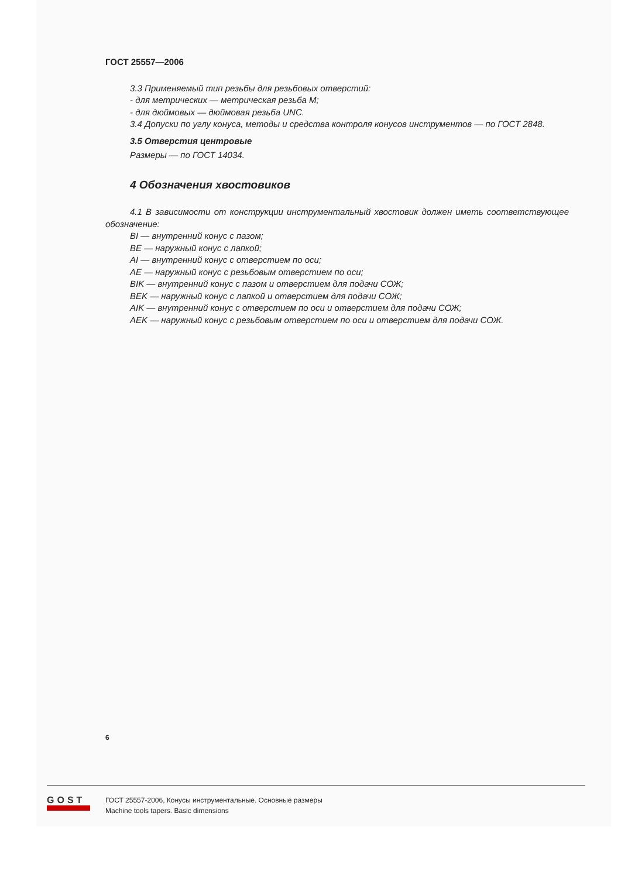ГОСТ 25557—2006
3.3 Применяемый тип резьбы для резьбовых отверстий:
- для метрических — метрическая резьба М;
- для дюймовых — дюймовая резьба UNC.
3.4 Допуски по углу конуса, методы и средства контроля конусов инструментов — по ГОСТ 2848.
3.5 Отверстия центровые
Размеры — по ГОСТ 14034.
4 Обозначения хвостовиков
4.1 В зависимости от конструкции инструментальный хвостовик должен иметь соответствующее обозначение:
BI — внутренний конус с пазом;
BE — наружный конус с лапкой;
AI — внутренний конус с отверстием по оси;
AE — наружный конус с резьбовым отверстием по оси;
BIK — внутренний конус с пазом и отверстием для подачи СОЖ;
BEK — наружный конус с лапкой и отверстием для подачи СОЖ;
AIK — внутренний конус с отверстием по оси и отверстием для подачи СОЖ;
AEK — наружный конус с резьбовым отверстием по оси и отверстием для подачи СОЖ.
6
GOST
ГОСТ 25557-2006, Конусы инструментальные. Основные размеры
Machine tools tapers. Basic dimensions